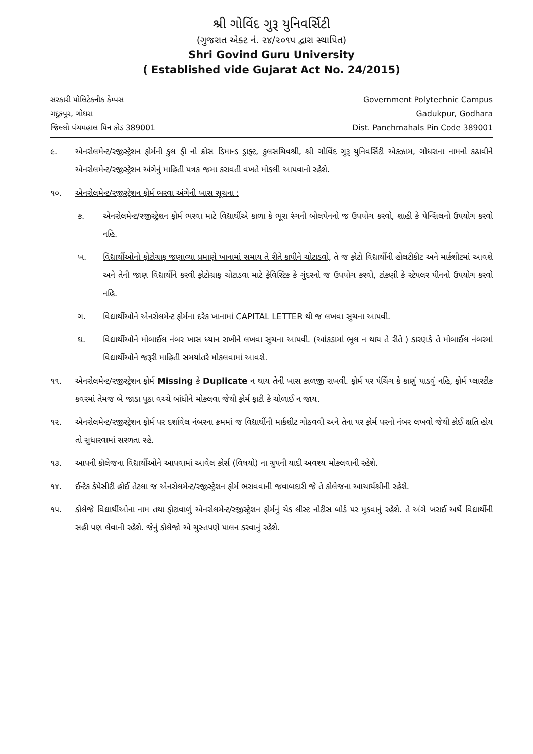શ્રી ગોવિંદ ગુરૂ યુનિવર્સિટી
(ગુજરાત એક્ટ નં. ૨૪/૨૦૧૫ દ્વારા સ્થાપિત)
Shri Govind Guru University
( Established vide Gujarat Act No. 24/2015)
સરકારી પોલિટેકનીક કેમ્પસ
ગદુકપુર, ગોધરા
જિલ્લો પંચમહાલ પિન કોડ 389001
Government Polytechnic Campus
Gadukpur, Godhara
Dist. Panchmahals Pin Code 389001
૯. એનરોલમેન્ટ/રજીસ્ટ્રેશન ફોર્મની કુલ ફી નો ક્રોસ ડિમાન્ડ ડ્રાફ્ટ, કુલસચિવશ્રી, શ્રી ગોવિંદ ગુરૂ યુનિવર્સિટી એક્ઝામ, ગોધરાના નામનો કઢાવીને એનરોલમેન્ટ/રજીસ્ટ્રેશન અંગેનું માહિતી પત્રક જમા કરાવતી વખતે મોકલી આપવાનો રહેશે.
૧૦. એનરોલમેન્ટ/રજીસ્ટ્રેશન ફોર્મ ભરવા અંગેની ખાસ સૂચના :
ક. એનરોલમેન્ટ/રજીસ્ટ્રેશન ફોર્મ ભરવા માટે વિદ્યાર્થીએ કાળા કે ભૂરા રંગની બોલપેનનો જ ઉપયોગ કરવો, શાહી કે પેન્સિલનો ઉપયોગ કરવો નહિ.
ખ. વિદ્યાર્થીઓનો ફોટોગ્રાફ જણાવ્યા પ્રમાણે ખાનામાં સમાય તે રીતે કાપીને ચોટાડવો, તે જ ફોટો વિદ્યાર્થીની હોલટીકીટ અને માર્કશીટમાં આવશે અને તેની જાણ વિદ્યાર્થીને કરવી ફોટોગ્રાફ ચોટાડવા માટે ફેવિસ્ટિક કે ગુંદરનો જ ઉપયોગ કરવો, ટાંકણી કે સ્ટેપલર પીનનો ઉપયોગ કરવો નહિ.
ગ. વિદ્યાર્થીઓને એનરોલમેન્ટ ફોર્મના દરેક ખાનામાં CAPITAL LETTER થી જ લખવા સુચના આપવી.
ઘ. વિદ્યાર્થીઓને મોબાઈલ નંબર ખાસ ધ્યાન રાખીને લખવા સુચના આપવી. (આંકડામાં ભૂલ ન થાય તે રીતે ) કારણકે તે મોબાઈલ નંબરમાં વિદ્યાર્થીઓને જરૂરી માહિતી સમયાંતરે મોકલવામાં આવશે.
૧૧. એનરોલમેન્ટ/રજીસ્ટ્રેશન ફોર્મ Missing કે Duplicate ન થાય તેની ખાસ કાળજી રાખવી. ફોર્મ પર પંચિંગ કે કાણું પાડવું નહિ, ફોર્મ પ્લાસ્ટીક કવરમાં તેમજ બે જાડા પૂઠા વચ્ચે બાંધીને મોકલવા જેથી ફોર્મ ફાટી કે ચોળાઈ ન જાય.
૧૨. એનરોલમેન્ટ/રજીસ્ટ્રેશન ફોર્મ પર દર્શાવેલ નંબરના ક્રમમાં જ વિદ્યાર્થીની માર્કશીટ ગોઠવવી અને તેના પર ફોર્મ પરનો નંબર લખવો જેથી કોઈ ક્ષતિ હોય તો સુધારવામાં સરળતા રહે.
૧૩. આપની કૉલેજના વિદ્યાર્થીઓને આપવામાં આવેલ કોર્સ (વિષયો) ના ગ્રુપની યાદી અવશ્ય મોકલવાની રહેશે.
૧૪. ઈન્ટેક કેપેસીટી હોઈ તેટલા જ એનરોલમેન્ટ/રજીસ્ટ્રેશન ફોર્મ ભરાવવાની જવાબદારી જે તે કોલેજના આચાર્યશ્રીની રહેશે.
૧૫. કોલેજે વિદ્યાર્થીઓના નામ તથા ફોટાવાળું એનરોલમેન્ટ/રજીસ્ટ્રેશન ફોર્મનું ચેક લીસ્ટ નોટીસ બોર્ડ પર મુકવાનું રહેશે. તે અંગે ખરાઈ અર્થે વિદ્યાર્થીની સહી પણ લેવાની રહેશે. જેનું કોલેજો એ ચુસ્તપણે પાલન કરવાનું રહેશે.